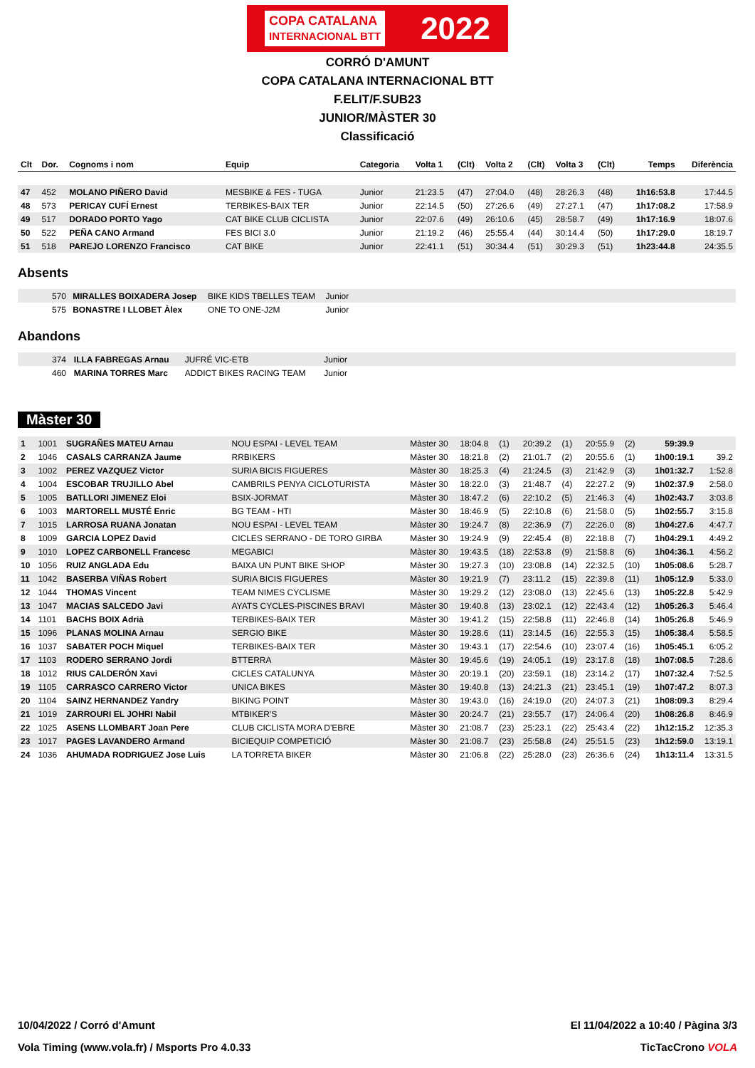COPA CATALANA
INTERNACIONAL BTT 2022
CORRÓ D'AMUNT
COPA CATALANA INTERNACIONAL BTT
F.ELIT/F.SUB23
JUNIOR/MÀSTER 30
Classificació
| Clt | Dor. | Cognoms i nom | Equip | Categoria | Volta 1 | (Clt) | Volta 2 | (Clt) | Volta 3 | (Clt) | Temps | Diferència |
| --- | --- | --- | --- | --- | --- | --- | --- | --- | --- | --- | --- | --- |
| 47 | 452 | MOLANO PIÑERO David | MESBIKE & FES - TUGA | Junior | 21:23.5 | (47) | 27:04.0 | (48) | 28:26.3 | (48) | 1h16:53.8 | 17:44.5 |
| 48 | 573 | PERICAY CUFÍ Ernest | TERBIKES-BAIX TER | Junior | 22:14.5 | (50) | 27:26.6 | (49) | 27:27.1 | (47) | 1h17:08.2 | 17:58.9 |
| 49 | 517 | DORADO PORTO Yago | CAT BIKE CLUB CICLISTA | Junior | 22:07.6 | (49) | 26:10.6 | (45) | 28:58.7 | (49) | 1h17:16.9 | 18:07.6 |
| 50 | 522 | PEÑA CANO Armand | FES BICI 3.0 | Junior | 21:19.2 | (46) | 25:55.4 | (44) | 30:14.4 | (50) | 1h17:29.0 | 18:19.7 |
| 51 | 518 | PAREJO LORENZO Francisco | CAT BIKE | Junior | 22:41.1 | (51) | 30:34.4 | (51) | 30:29.3 | (51) | 1h23:44.8 | 24:35.5 |
Absents
| | 570 | MIRALLES BOIXADERA Josep | BIKE KIDS TBELLES TEAM | Junior | |
| | 575 | BONASTRE I LLOBET Àlex | ONE TO ONE-J2M | Junior | |
Abandons
| | 374 | ILLA FABREGAS Arnau | JUFRÉ VIC-ETB | Junior | |
| | 460 | MARINA TORRES Marc | ADDICT BIKES RACING TEAM | Junior | |
Màster 30
| 1 | 1001 | SUGRAÑES MATEU Arnau | NOU ESPAI - LEVEL TEAM | Màster 30 | 18:04.8 | (1) | 20:39.2 | (1) | 20:55.9 | (2) | 59:39.9 | |
| 2 | 1046 | CASALS CARRANZA Jaume | RRBIKERS | Màster 30 | 18:21.8 | (2) | 21:01.7 | (2) | 20:55.6 | (1) | 1h00:19.1 | 39.2 |
| 3 | 1002 | PEREZ VAZQUEZ Victor | SURIA BICIS FIGUERES | Màster 30 | 18:25.3 | (4) | 21:24.5 | (3) | 21:42.9 | (3) | 1h01:32.7 | 1:52.8 |
| 4 | 1004 | ESCOBAR TRUJILLO Abel | CAMBRILS PENYA CICLOTURISTA | Màster 30 | 18:22.0 | (3) | 21:48.7 | (4) | 22:27.2 | (9) | 1h02:37.9 | 2:58.0 |
| 5 | 1005 | BATLLORI JIMENEZ Eloi | BSIX-JORMAT | Màster 30 | 18:47.2 | (6) | 22:10.2 | (5) | 21:46.3 | (4) | 1h02:43.7 | 3:03.8 |
| 6 | 1003 | MARTORELL MUSTÉ Enric | BG TEAM - HTI | Màster 30 | 18:46.9 | (5) | 22:10.8 | (6) | 21:58.0 | (5) | 1h02:55.7 | 3:15.8 |
| 7 | 1015 | LARROSA RUANA Jonatan | NOU ESPAI - LEVEL TEAM | Màster 30 | 19:24.7 | (8) | 22:36.9 | (7) | 22:26.0 | (8) | 1h04:27.6 | 4:47.7 |
| 8 | 1009 | GARCIA LOPEZ David | CICLES SERRANO - DE TORO GIRBA | Màster 30 | 19:24.9 | (9) | 22:45.4 | (8) | 22:18.8 | (7) | 1h04:29.1 | 4:49.2 |
| 9 | 1010 | LOPEZ CARBONELL Francesc | MEGABICI | Màster 30 | 19:43.5 | (18) | 22:53.8 | (9) | 21:58.8 | (6) | 1h04:36.1 | 4:56.2 |
| 10 | 1056 | RUIZ ANGLADA Edu | BAIXA UN PUNT BIKE SHOP | Màster 30 | 19:27.3 | (10) | 23:08.8 | (14) | 22:32.5 | (10) | 1h05:08.6 | 5:28.7 |
| 11 | 1042 | BASERBA VIÑAS Robert | SURIA BICIS FIGUERES | Màster 30 | 19:21.9 | (7) | 23:11.2 | (15) | 22:39.8 | (11) | 1h05:12.9 | 5:33.0 |
| 12 | 1044 | THOMAS Vincent | TEAM NIMES CYCLISME | Màster 30 | 19:29.2 | (12) | 23:08.0 | (13) | 22:45.6 | (13) | 1h05:22.8 | 5:42.9 |
| 13 | 1047 | MACIAS SALCEDO Javi | AYATS CYCLES-PISCINES BRAVI | Màster 30 | 19:40.8 | (13) | 23:02.1 | (12) | 22:43.4 | (12) | 1h05:26.3 | 5:46.4 |
| 14 | 1101 | BACHS BOIX Adrià | TERBIKES-BAIX TER | Màster 30 | 19:41.2 | (15) | 22:58.8 | (11) | 22:46.8 | (14) | 1h05:26.8 | 5:46.9 |
| 15 | 1096 | PLANAS MOLINA Arnau | SERGIO BIKE | Màster 30 | 19:28.6 | (11) | 23:14.5 | (16) | 22:55.3 | (15) | 1h05:38.4 | 5:58.5 |
| 16 | 1037 | SABATER POCH Miquel | TERBIKES-BAIX TER | Màster 30 | 19:43.1 | (17) | 22:54.6 | (10) | 23:07.4 | (16) | 1h05:45.1 | 6:05.2 |
| 17 | 1103 | RODERO SERRANO Jordi | BTTERRA | Màster 30 | 19:45.6 | (19) | 24:05.1 | (19) | 23:17.8 | (18) | 1h07:08.5 | 7:28.6 |
| 18 | 1012 | RIUS CALDERÓN Xavi | CICLES CATALUNYA | Màster 30 | 20:19.1 | (20) | 23:59.1 | (18) | 23:14.2 | (17) | 1h07:32.4 | 7:52.5 |
| 19 | 1105 | CARRASCO CARRERO Victor | UNICA BIKES | Màster 30 | 19:40.8 | (13) | 24:21.3 | (21) | 23:45.1 | (19) | 1h07:47.2 | 8:07.3 |
| 20 | 1104 | SAINZ HERNANDEZ Yandry | BIKING POINT | Màster 30 | 19:43.0 | (16) | 24:19.0 | (20) | 24:07.3 | (21) | 1h08:09.3 | 8:29.4 |
| 21 | 1019 | ZARROURI EL JOHRI Nabil | MTBIKER'S | Màster 30 | 20:24.7 | (21) | 23:55.7 | (17) | 24:06.4 | (20) | 1h08:26.8 | 8:46.9 |
| 22 | 1025 | ASENS LLOMBART Joan Pere | CLUB CICLISTA MORA D'EBRE | Màster 30 | 21:08.7 | (23) | 25:23.1 | (22) | 25:43.4 | (22) | 1h12:15.2 | 12:35.3 |
| 23 | 1017 | PAGES LAVANDERO Armand | BICIEQUIP COMPETICIÓ | Màster 30 | 21:08.7 | (23) | 25:58.8 | (24) | 25:51.5 | (23) | 1h12:59.0 | 13:19.1 |
| 24 | 1036 | AHUMADA RODRIGUEZ Jose Luis | LA TORRETA BIKER | Màster 30 | 21:06.8 | (22) | 25:28.0 | (23) | 26:36.6 | (24) | 1h13:11.4 | 13:31.5 |
10/04/2022 / Corró d'Amunt El 11/04/2022 a 10:40 / Pàgina 3/3
Vola Timing (www.vola.fr) / Msports Pro 4.0.33 TicTacCrono VOLA